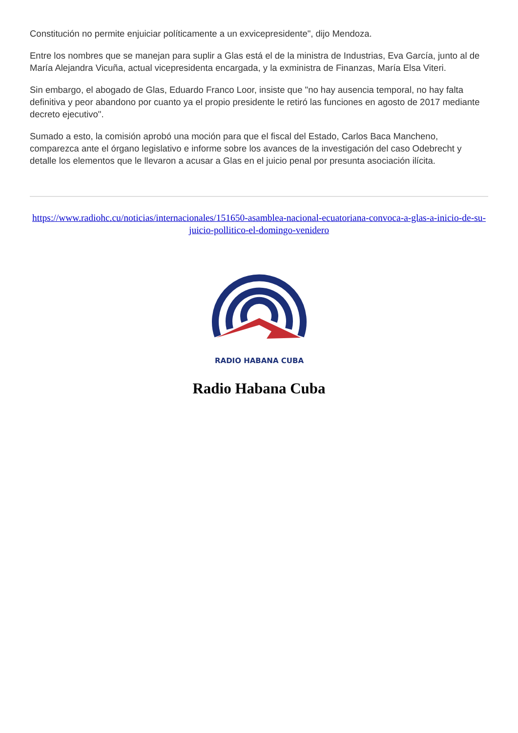Constitución no permite enjuiciar políticamente a un exvicepresidente", dijo Mendoza.
Entre los nombres que se manejan para suplir a Glas está el de la ministra de Industrias, Eva García, junto al de María Alejandra Vicuña, actual vicepresidenta encargada, y la exministra de Finanzas, María Elsa Viteri.
Sin embargo, el abogado de Glas, Eduardo Franco Loor, insiste que "no hay ausencia temporal, no hay falta definitiva y peor abandono por cuanto ya el propio presidente le retiró las funciones en agosto de 2017 mediante decreto ejecutivo".
Sumado a esto, la comisión aprobó una moción para que el fiscal del Estado, Carlos Baca Mancheno, comparezca ante el órgano legislativo e informe sobre los avances de la investigación del caso Odebrecht y detalle los elementos que le llevaron a acusar a Glas en el juicio penal por presunta asociación ilícita.
https://www.radiohc.cu/noticias/internacionales/151650-asamblea-nacional-ecuatoriana-convoca-a-glas-a-inicio-de-su-juicio-pollitico-el-domingo-venidero
RADIO HABANA CUBA
Radio Habana Cuba